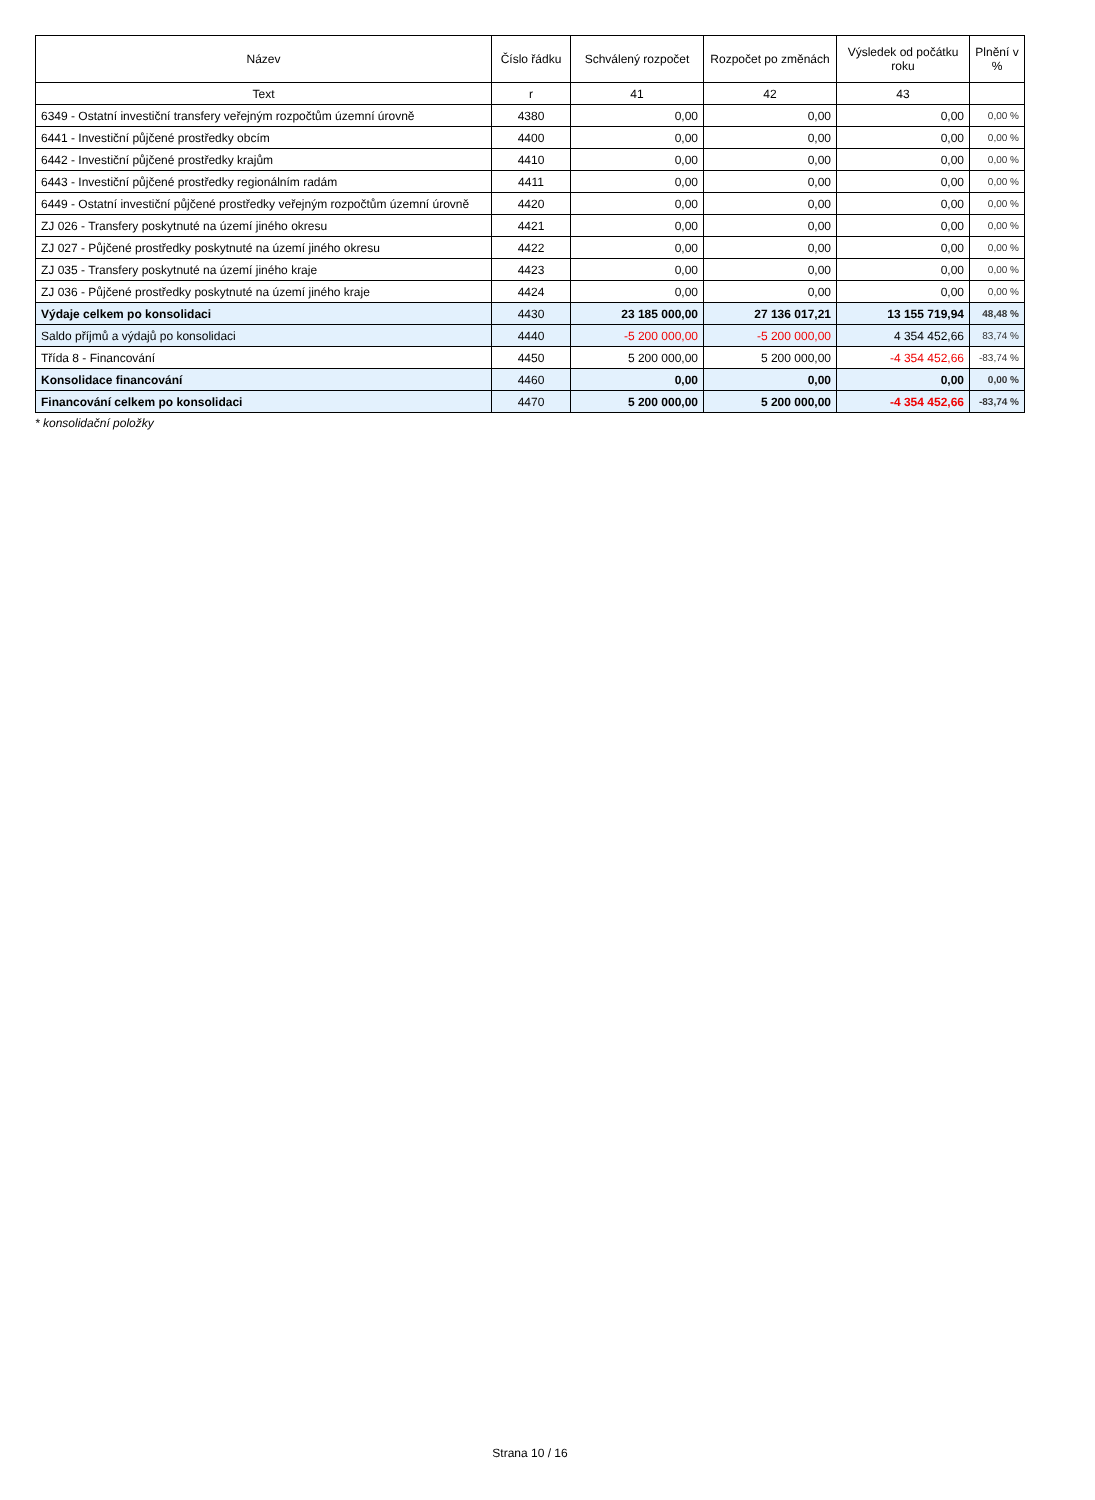| Název | Číslo řádku | Schválený rozpočet | Rozpočet po změnách | Výsledek od počátku roku | Plnění v % |
| --- | --- | --- | --- | --- | --- |
| Text | r | 41 | 42 | 43 | |
| 6349 - Ostatní investiční transfery veřejným rozpočtům územní úrovně | 4380 | 0,00 | 0,00 | 0,00 | 0,00 % |
| 6441 - Investiční půjčené prostředky obcím | 4400 | 0,00 | 0,00 | 0,00 | 0,00 % |
| 6442 - Investiční půjčené prostředky krajům | 4410 | 0,00 | 0,00 | 0,00 | 0,00 % |
| 6443 - Investiční půjčené prostředky regionálním radám | 4411 | 0,00 | 0,00 | 0,00 | 0,00 % |
| 6449 - Ostatní investiční půjčené prostředky veřejným rozpočtům územní úrovně | 4420 | 0,00 | 0,00 | 0,00 | 0,00 % |
| ZJ 026 - Transfery poskytnuté na území jiného okresu | 4421 | 0,00 | 0,00 | 0,00 | 0,00 % |
| ZJ 027 - Půjčené prostředky poskytnuté na území jiného okresu | 4422 | 0,00 | 0,00 | 0,00 | 0,00 % |
| ZJ 035 - Transfery poskytnuté na území jiného kraje | 4423 | 0,00 | 0,00 | 0,00 | 0,00 % |
| ZJ 036 - Půjčené prostředky poskytnuté na území jiného kraje | 4424 | 0,00 | 0,00 | 0,00 | 0,00 % |
| Výdaje celkem po konsolidaci | 4430 | 23 185 000,00 | 27 136 017,21 | 13 155 719,94 | 48,48 % |
| Saldo příjmů a výdajů po konsolidaci | 4440 | -5 200 000,00 | -5 200 000,00 | 4 354 452,66 | 83,74 % |
| Třída 8 - Financování | 4450 | 5 200 000,00 | 5 200 000,00 | -4 354 452,66 | -83,74 % |
| Konsolidace financování | 4460 | 0,00 | 0,00 | 0,00 | 0,00 % |
| Financování celkem po konsolidaci | 4470 | 5 200 000,00 | 5 200 000,00 | -4 354 452,66 | -83,74 % |
* konsolidační položky
Strana 10 / 16